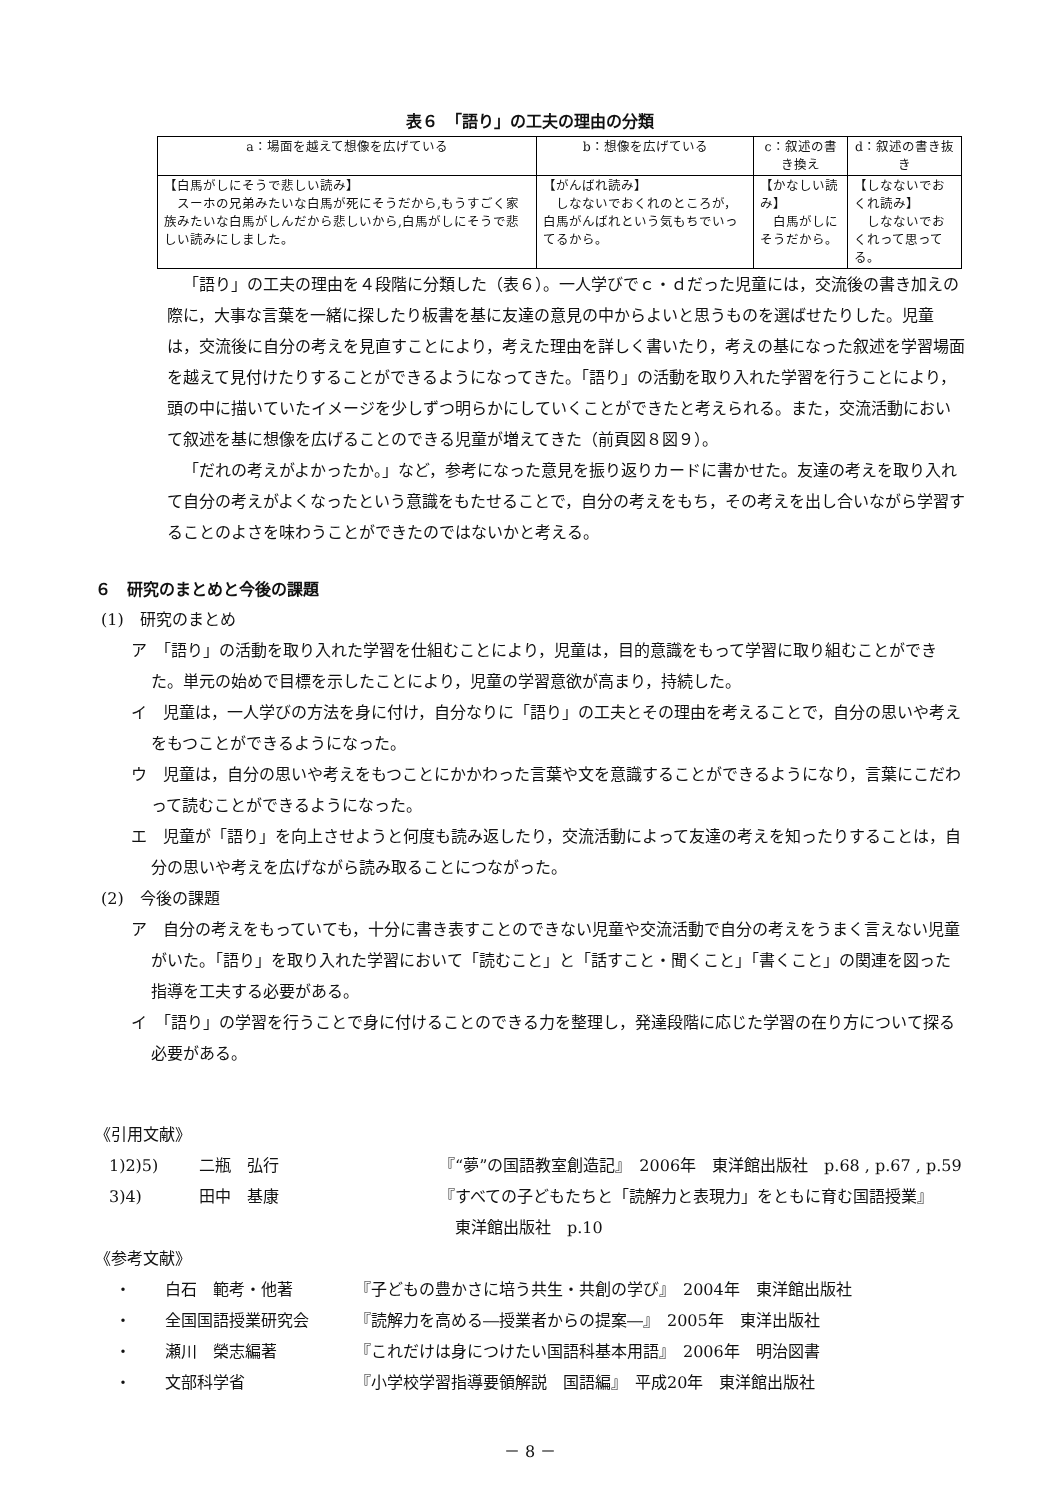表６　「語り」の工夫の理由の分類
| a：場面を越えて想像を広げている | b：想像を広げている | c：叙述の書き換え | d：叙述の書き抜き |
| --- | --- | --- | --- |
| 【白馬がしにそうで悲しい読み】 スーホの兄弟みたいな白馬が死にそうだから,もうすごく家族みたいな白馬がしんだから悲しいから,白馬がしにそうで悲しい読みにしました。 | 【がんばれ読み】 しなないでおくれのところが，白馬がんばれという気もちでいってるから。 | 【かなしい読み】 白馬がしにそうだから。 | 【しなないでおくれ読み】 しなないでおくれって思ってる。 |
「語り」の工夫の理由を４段階に分類した（表６）。一人学びでｃ・ｄだった児童には，交流後の書き加えの際に，大事な言葉を一緒に探したり板書を基に友達の意見の中からよいと思うものを選ばせたりした。児童は，交流後に自分の考えを見直すことにより，考えた理由を詳しく書いたり，考えの基になった叙述を学習場面を越えて見付けたりすることができるようになってきた。「語り」の活動を取り入れた学習を行うことにより，頭の中に描いていたイメージを少しずつ明らかにしていくことができたと考えられる。また，交流活動において叙述を基に想像を広げることのできる児童が増えてきた（前頁図８図９）。
「だれの考えがよかったか。」など，参考になった意見を振り返りカードに書かせた。友達の考えを取り入れて自分の考えがよくなったという意識をもたせることで，自分の考えをもち，その考えを出し合いながら学習することのよさを味わうことができたのではないかと考える。
６　研究のまとめと今後の課題
(1)　研究のまとめ
ア　「語り」の活動を取り入れた学習を仕組むことにより，児童は，目的意識をもって学習に取り組むことができた。単元の始めで目標を示したことにより，児童の学習意欲が高まり，持続した。
イ　児童は，一人学びの方法を身に付け，自分なりに「語り」の工夫とその理由を考えることで，自分の思いや考えをもつことができるようになった。
ウ　児童は，自分の思いや考えをもつことにかかわった言葉や文を意識することができるようになり，言葉にこだわって読むことができるようになった。
エ　児童が「語り」を向上させようと何度も読み返したり，交流活動によって友達の考えを知ったりすることは，自分の思いや考えを広げながら読み取ることにつながった。
(2)　今後の課題
ア　自分の考えをもっていても，十分に書き表すことのできない児童や交流活動で自分の考えをうまく言えない児童がいた。「語り」を取り入れた学習において「読むこと」と「話すこと・聞くこと」「書くこと」の関連を図った指導を工夫する必要がある。
イ　「語り」の学習を行うことで身に付けることのできる力を整理し，発達段階に応じた学習の在り方について探る必要がある。
《引用文献》
1)2)5) 二瓶　弘行 『“夢”の国語教室創造記』　2006年　東洋館出版社　p.68 , p.67 , p.59
3)4) 田中　基康 『すべての子どもたちと「読解力と表現力」をともに育む国語授業』
　東洋館出版社　p.10
《参考文献》
・ 白石　範考・他著 『子どもの豊かさに培う共生・共創の学び』　2004年　東洋館出版社
・ 全国国語授業研究会 『読解力を高める―授業者からの提案―』　2005年　東洋出版社
・ 瀬川　榮志編著 『これだけは身につけたい国語科基本用語』　2006年　明治図書
・ 文部科学省 『小学校学習指導要領解説　国語編』　平成20年　東洋館出版社
－ 8 －